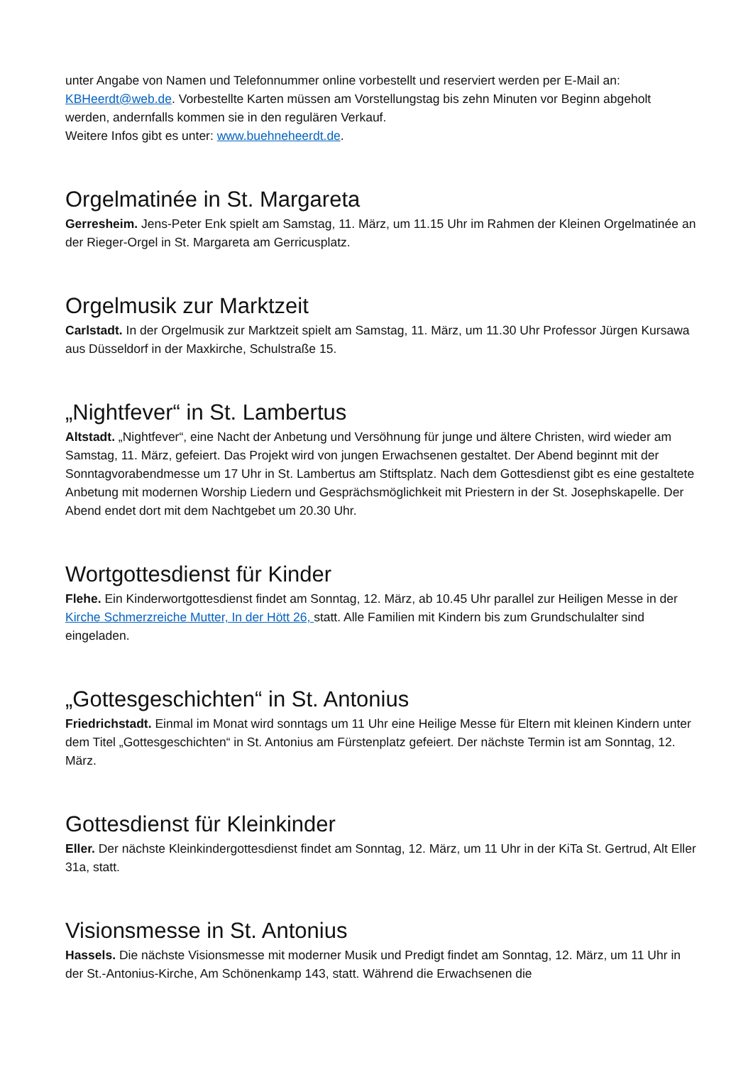unter Angabe von Namen und Telefonnummer online vorbestellt und reserviert werden per E-Mail an: KBHeerdt@web.de. Vorbestellte Karten müssen am Vorstellungstag bis zehn Minuten vor Beginn abgeholt werden, andernfalls kommen sie in den regulären Verkauf.
Weitere Infos gibt es unter: www.buehneheerdt.de.
Orgelmatinée in St. Margareta
Gerresheim. Jens-Peter Enk spielt am Samstag, 11. März, um 11.15 Uhr im Rahmen der Kleinen Orgelmatinée an der Rieger-Orgel in St. Margareta am Gerricusplatz.
Orgelmusik zur Marktzeit
Carlstadt. In der Orgelmusik zur Marktzeit spielt am Samstag, 11. März, um 11.30 Uhr Professor Jürgen Kursawa aus Düsseldorf in der Maxkirche, Schulstraße 15.
„Nightfever“ in St. Lambertus
Altstadt. „Nightfever“, eine Nacht der Anbetung und Versöhnung für junge und ältere Christen, wird wieder am Samstag, 11. März, gefeiert. Das Projekt wird von jungen Erwachsenen gestaltet. Der Abend beginnt mit der Sonntagvorabendmesse um 17 Uhr in St. Lambertus am Stiftsplatz. Nach dem Gottesdienst gibt es eine gestaltete Anbetung mit modernen Worship Liedern und Gesprächsmöglichkeit mit Priestern in der St. Josephskapelle. Der Abend endet dort mit dem Nachtgebet um 20.30 Uhr.
Wortgottesdienst für Kinder
Flehe. Ein Kinderwortgottesdienst findet am Sonntag, 12. März, ab 10.45 Uhr parallel zur Heiligen Messe in der Kirche Schmerzreiche Mutter, In der Hött 26, statt. Alle Familien mit Kindern bis zum Grundschulalter sind eingeladen.
„Gottesgeschichten“ in St. Antonius
Friedrichstadt. Einmal im Monat wird sonntags um 11 Uhr eine Heilige Messe für Eltern mit kleinen Kindern unter dem Titel „Gottesgeschichten“ in St. Antonius am Fürstenplatz gefeiert. Der nächste Termin ist am Sonntag, 12. März.
Gottesdienst für Kleinkinder
Eller. Der nächste Kleinkindergottesdienst findet am Sonntag, 12. März, um 11 Uhr in der KiTa St. Gertrud, Alt Eller 31a, statt.
Visionsmesse in St. Antonius
Hassels. Die nächste Visionsmesse mit moderner Musik und Predigt findet am Sonntag, 12. März, um 11 Uhr in der St.-Antonius-Kirche, Am Schönenkamp 143, statt. Während die Erwachsenen die